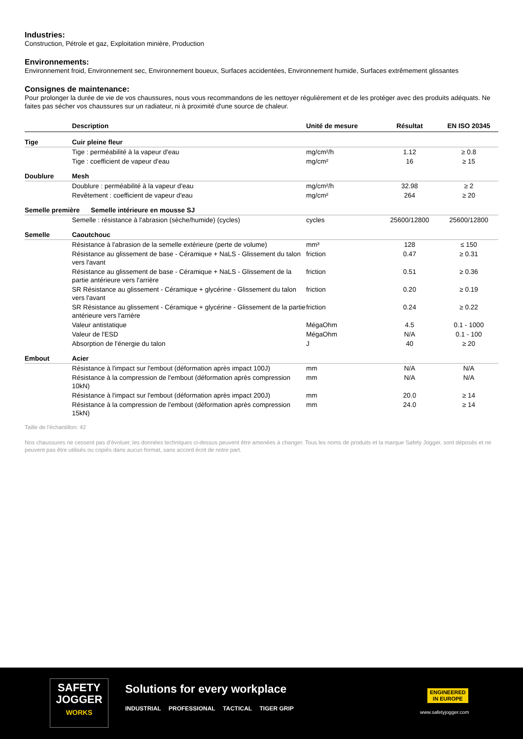Industries:
Construction, Pétrole et gaz, Exploitation minière, Production
Environnements:
Environnement froid, Environnement sec, Environnement boueux, Surfaces accidentées, Environnement humide, Surfaces extrêmement glissantes
Consignes de maintenance:
Pour prolonger la durée de vie de vos chaussures, nous vous recommandons de les nettoyer régulièrement et de les protéger avec des produits adéquats. Ne faites pas sécher vos chaussures sur un radiateur, ni à proximité d'une source de chaleur.
| | Description | Unité de mesure | Résultat | EN ISO 20345 |
| --- | --- | --- | --- | --- |
| Tige | Cuir pleine fleur | | | |
| | Tige : perméabilité à la vapeur d'eau | mg/cm²/h | 1.12 | ≥ 0.8 |
| | Tige : coefficient de vapeur d'eau | mg/cm² | 16 | ≥ 15 |
| Doublure | Mesh | | | |
| | Doublure : perméabilité à la vapeur d'eau | mg/cm²/h | 32.98 | ≥ 2 |
| | Revêtement : coefficient de vapeur d'eau | mg/cm² | 264 | ≥ 20 |
| Semelle première Semelle intérieure en mousse SJ | | | | |
| | Semelle : résistance à l'abrasion (sèche/humide) (cycles) | cycles | 25600/12800 | 25600/12800 |
| Semelle | Caoutchouc | | | |
| | Résistance à l'abrasion de la semelle extérieure (perte de volume) | mm³ | 128 | ≤ 150 |
| | Résistance au glissement de base - Céramique + NaLS - Glissement du talon vers l'avant | friction | 0.47 | ≥ 0.31 |
| | Résistance au glissement de base - Céramique + NaLS - Glissement de la partie antérieure vers l'arrière | friction | 0.51 | ≥ 0.36 |
| | SR Résistance au glissement - Céramique + glycérine - Glissement du talon vers l'avant | friction | 0.20 | ≥ 0.19 |
| | SR Résistance au glissement - Céramique + glycérine - Glissement de la partie antérieure vers l'arrière | friction | 0.24 | ≥ 0.22 |
| | Valeur antistatique | MégaOhm | 4.5 | 0.1 - 1000 |
| | Valeur de l'ESD | MégaOhm | N/A | 0.1 - 100 |
| | Absorption de l'énergie du talon | J | 40 | ≥ 20 |
| Embout | Acier | | | |
| | Résistance à l'impact sur l'embout (déformation après impact 100J) | mm | N/A | N/A |
| | Résistance à la compression de l'embout (déformation après compression 10kN) | mm | N/A | N/A |
| | Résistance à l'impact sur l'embout (déformation après impact 200J) | mm | 20.0 | ≥ 14 |
| | Résistance à la compression de l'embout (déformation après compression 15kN) | mm | 24.0 | ≥ 14 |
Taille de l'échantillon: 42
Nos chaussures ne cessent pas d’évoluer, les données techniques ci-dessus peuvent être amenées à changer. Tous les noms de produits et la marque Safety Jogger, sont déposés et ne peuvent pas être utilisés ou copiés dans aucun format, sans accord écrit de notre part.
SAFETY
JOGGER
WORKS
Solutions for every workplace
INDUSTRIAL PROFESSIONAL TACTICAL TIGER GRIP
ENGINEERED
IN EUROPE
www.safetyjogger.com